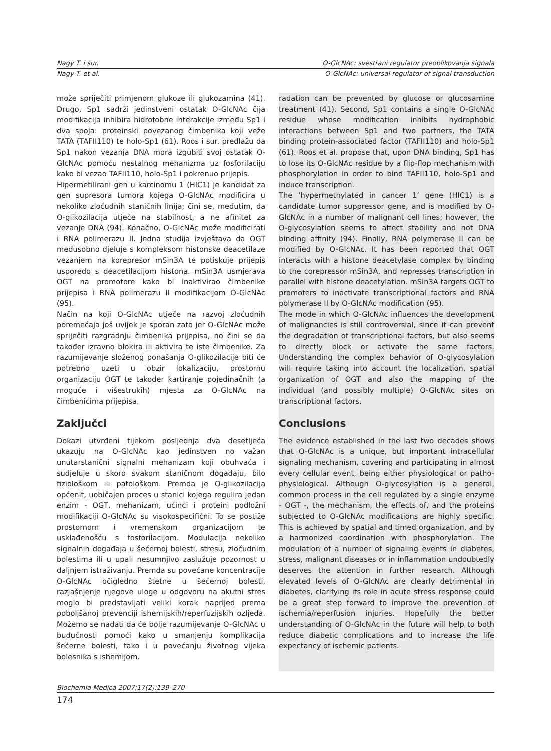Nagy T. i sur. O-GlcNAc: svestrani regulator preoblikovanja signala
Nagy T. et al. O-GlcNAc: universal regulator of signal transduction
može spriječiti primjenom glukoze ili glukozamina (41). Drugo, Sp1 sadrži jedinstveni ostatak O-GlcNAc čija modifikacija inhibira hidrofobne interakcije između Sp1 i dva spoja: proteinski povezanog čimbenika koji veže TATA (TAFII110) te holo-Sp1 (61). Roos i sur. predlažu da Sp1 nakon vezanja DNA mora izgubiti svoj ostatak O-GlcNAc pomoću nestalnog mehanizma uz fosforilaciju kako bi vezao TAFII110, holo-Sp1 i pokrenuo prijepis.
Hipermetilirani gen u karcinomu 1 (HIC1) je kandidat za gen supresora tumora kojega O-GlcNAc modificira u nekoliko zloćudnih staničnih linija; čini se, međutim, da O-glikozilacija utječe na stabilnost, a ne afinitet za vezanje DNA (94). Konačno, O-GlcNAc može modificirati i RNA polimerazu II. Jedna studija izvještava da OGT međusobno djeluje s kompleksom histonske deacetilaze vezanjem na korepresor mSin3A te potiskuje prijepis usporedo s deacetilacijom histona. mSin3A usmjerava OGT na promotore kako bi inaktivirao čimbenike prijepisa i RNA polimerazu II modifikacijom O-GlcNAc (95).
Način na koji O-GlcNAc utječe na razvoj zloćudnih poremećaja još uvijek je sporan zato jer O-GlcNAc može spriječiti razgradnju čimbenika prijepisa, no čini se da također izravno blokira ili aktivira te iste čimbenike. Za razumijevanje složenog ponašanja O-glikozilacije biti će potrebno uzeti u obzir lokalizaciju, prostornu organizaciju OGT te također kartiranje pojedinačnih (a moguće i višestrukih) mjesta za O-GlcNAc na čimbenicima prijepisa.
Zaključci
Dokazi utvrđeni tijekom posljednja dva desetljeća ukazuju na O-GlcNAc kao jedinstven no važan unutarstanični signalni mehanizam koji obuhvaća i sudjeluje u skoro svakom staničnom događaju, bilo fiziološkom ili patološkom. Premda je O-glikozilacija općenit, uobičajen proces u stanici kojega regulira jedan enzim - OGT, mehanizam, učinci i proteini podložni modifikaciji O-GlcNAc su visokospecifični. To se postiže prostornom i vremenskom organizacijom te usklađenošću s fosforilacijom. Modulacija nekoliko signalnih događaja u šećernoj bolesti, stresu, zloćudnim bolestima ili u upali nesumnjivo zaslužuje pozornost u daljnjem istraživanju. Premda su povećane koncentracije O-GlcNAc očigledno štetne u šećernoj bolesti, razjašnjenje njegove uloge u odgovoru na akutni stres moglo bi predstavljati veliki korak naprijed prema poboljšanoj prevenciji ishemijskih/reperfuzijskih ozljeda. Možemo se nadati da će bolje razumijevanje O-GlcNAc u budućnosti pomoći kako u smanjenju komplikacija šećerne bolesti, tako i u povećanju životnog vijeka bolesnika s ishemijom.
radation can be prevented by glucose or glucosamine treatment (41). Second, Sp1 contains a single O-GlcNAc residue whose modification inhibits hydrophobic interactions between Sp1 and two partners, the TATA binding protein-associated factor (TAFII110) and holo-Sp1 (61). Roos et al. propose that, upon DNA binding, Sp1 has to lose its O-GlcNAc residue by a flip-flop mechanism with phosphorylation in order to bind TAFII110, holo-Sp1 and induce transcription.
The ‘hypermethylated in cancer 1’ gene (HIC1) is a candidate tumor suppressor gene, and is modified by O-GlcNAc in a number of malignant cell lines; however, the O-glycosylation seems to affect stability and not DNA binding affinity (94). Finally, RNA polymerase II can be modified by O-GlcNAc. It has been reported that OGT interacts with a histone deacetylase complex by binding to the corepressor mSin3A, and represses transcription in parallel with histone deacetylation. mSin3A targets OGT to promoters to inactivate transcriptional factors and RNA polymerase II by O-GlcNAc modification (95).
The mode in which O-GlcNAc influences the development of malignancies is still controversial, since it can prevent the degradation of transcriptional factors, but also seems to directly block or activate the same factors. Understanding the complex behavior of O-glycosylation will require taking into account the localization, spatial organization of OGT and also the mapping of the individual (and possibly multiple) O-GlcNAc sites on transcriptional factors.
Conclusions
The evidence established in the last two decades shows that O-GlcNAc is a unique, but important intracellular signaling mechanism, covering and participating in almost every cellular event, being either physiological or patho-physiological. Although O-glycosylation is a general, common process in the cell regulated by a single enzyme - OGT -, the mechanism, the effects of, and the proteins subjected to O-GlcNAc modifications are highly specific. This is achieved by spatial and timed organization, and by a harmonized coordination with phosphorylation. The modulation of a number of signaling events in diabetes, stress, malignant diseases or in inflammation undoubtedly deserves the attention in further research. Although elevated levels of O-GlcNAc are clearly detrimental in diabetes, clarifying its role in acute stress response could be a great step forward to improve the prevention of ischemia/reperfusion injuries. Hopefully the better understanding of O-GlcNAc in the future will help to both reduce diabetic complications and to increase the life expectancy of ischemic patients.
Biochemia Medica 2007;17(2):139–270
174